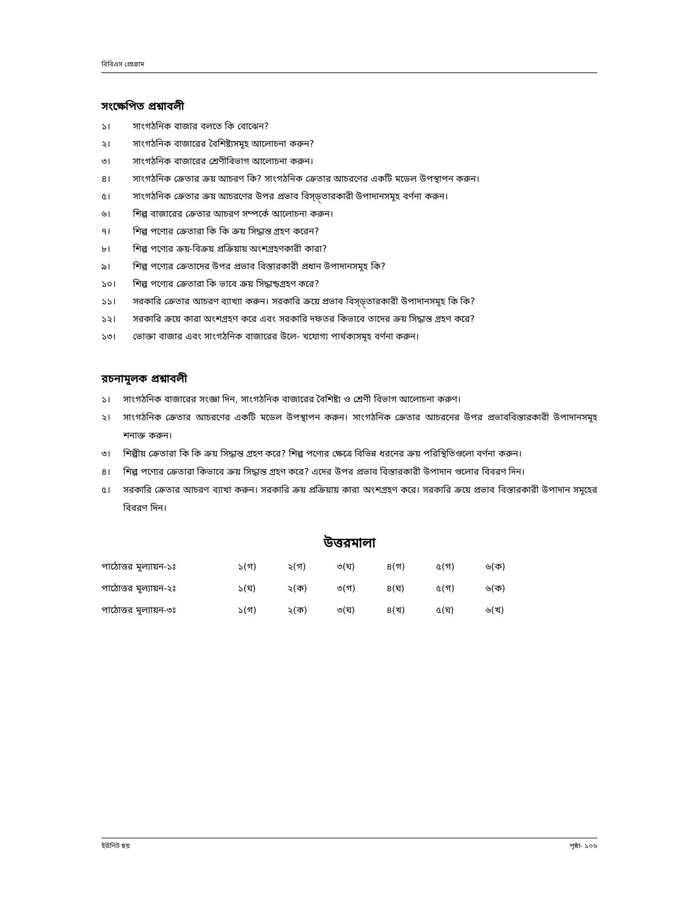বিবিএস প্রোগ্রাম
সংক্ষেপিত প্রশ্নাবলী
১। সাংগঠনিক বাজার বলতে কি বোঝেন?
২। সাংগঠনিক বাজারের বৈশিষ্ট্যসমূহ আলোচনা করুন?
৩। সাংগঠনিক বাজারের শ্রেণীবিভাগ আলোচনা করুন।
৪। সাংগঠনিক ক্রেতার ক্রয় আচরণ কি? সাংগঠনিক ক্রেতার আচরণের একটি মডেল উপস্থাপন করুন।
৫। সাংগঠনিক ক্রেতার ক্রয় আচরণের উপর প্রভাব বিস্ড়্তারকারী উপাদানসমূহ বর্ণনা করুন।
৬। শিল্প বাজারের ক্রেতার আচরণ সম্পর্কে আলোচনা করুন।
৭। শিল্প পণ্যের ক্রেতারা কি কি ক্রয় সিদ্ধান্ত গ্রহণ করেন?
৮। শিল্প পণ্যের ক্রয়-বিক্রয় প্রক্রিয়ায় অংশগ্রহণকারী কারা?
৯। শিল্প পণ্যের ক্রেতাদের উপর প্রভাব বিস্তারকারী প্রধান উপাদানসমূহ কি?
১০। শিল্প পণ্যের ক্রেতারা কি ভাবে ক্রয় সিদ্ধান্ড়গ্রহণ করে?
১১। সরকারি ক্রেতার আচরণ ব্যাখ্যা করুন। সরকারি ক্রয়ে প্রভাব বিস্ড়্তারকারী উপাদানসমূহ কি কি?
১২। সরকারি ক্রয়ে কারা অংশগ্রহণ করে এবং সরকারি দফতর কিভাবে তাদের ক্রয় সিদ্ধান্ত গ্রহণ করে?
১৩। ভোক্তা বাজার এবং সাংগঠনিক বাজারের উলে- খযোগ্য পার্থক্যসমূহ বর্ণনা করুন।
রচনামূলক প্রশ্নাবলী
১। সাংগঠনিক বাজারের সংজ্ঞা দিন, সাংগঠনিক বাজারের বৈশিষ্ট্য ও শ্রেণী বিভাগ আলোচনা করুণ।
২। সাংগঠনিক ক্রেতার আচরণের একটি মডেল উপস্থাপন করুন। সাংগঠনিক ক্রেতার আচরনের উপর প্রভাববিস্তারকারী উপাদানসমূহ শনাক্ত করুন।
৩। শিল্পীয় ক্রেতারা কি কি ক্রয় সিদ্ধান্ত গ্রহণ করে? শিল্প পণ্যের ক্ষেত্রে বিভিন্ন ধরনের ক্রয় পরিস্থিতিগুলো বর্ণনা করুন।
৪। শিল্প পণ্যের ক্রেতারা কিভাবে ক্রয় সিদ্ধান্ত গ্রহণ করে? এদের উপর প্রভাব বিস্তারকারী উপাদান গুলোর বিবরণ দিন।
৫। সরকারি ক্রেতার আচরণ ব্যাখা করুন। সরকারি ক্রয় প্রক্রিয়ায় কারা অংশগ্রহণ করে। সরকারি ক্রয়ে প্রভাব বিস্তারকারী উপাদান সমূহের বিবরণ দিন।
উত্তরমালা
| পাঠোত্তর মূল্যায়ন-১ঃ | ১(গ) | ২(গ) | ৩(ঘ) | ৪(গ) | ৫(গ) | ৬(ক) |
| পাঠোত্তর মূল্যায়ন-২ঃ | ১(ঘ) | ২(ক) | ৩(গ) | ৪(ঘ) | ৫(গ) | ৬(ক) |
| পাঠোত্তর মূল্যায়ন-৩ঃ | ১(গ) | ২(ক) | ৩(ঘ) | ৪(খ) | ৫(ঘ) | ৬(খ) |
ইউনিট ছয় পৃষ্ঠা- ১০৬